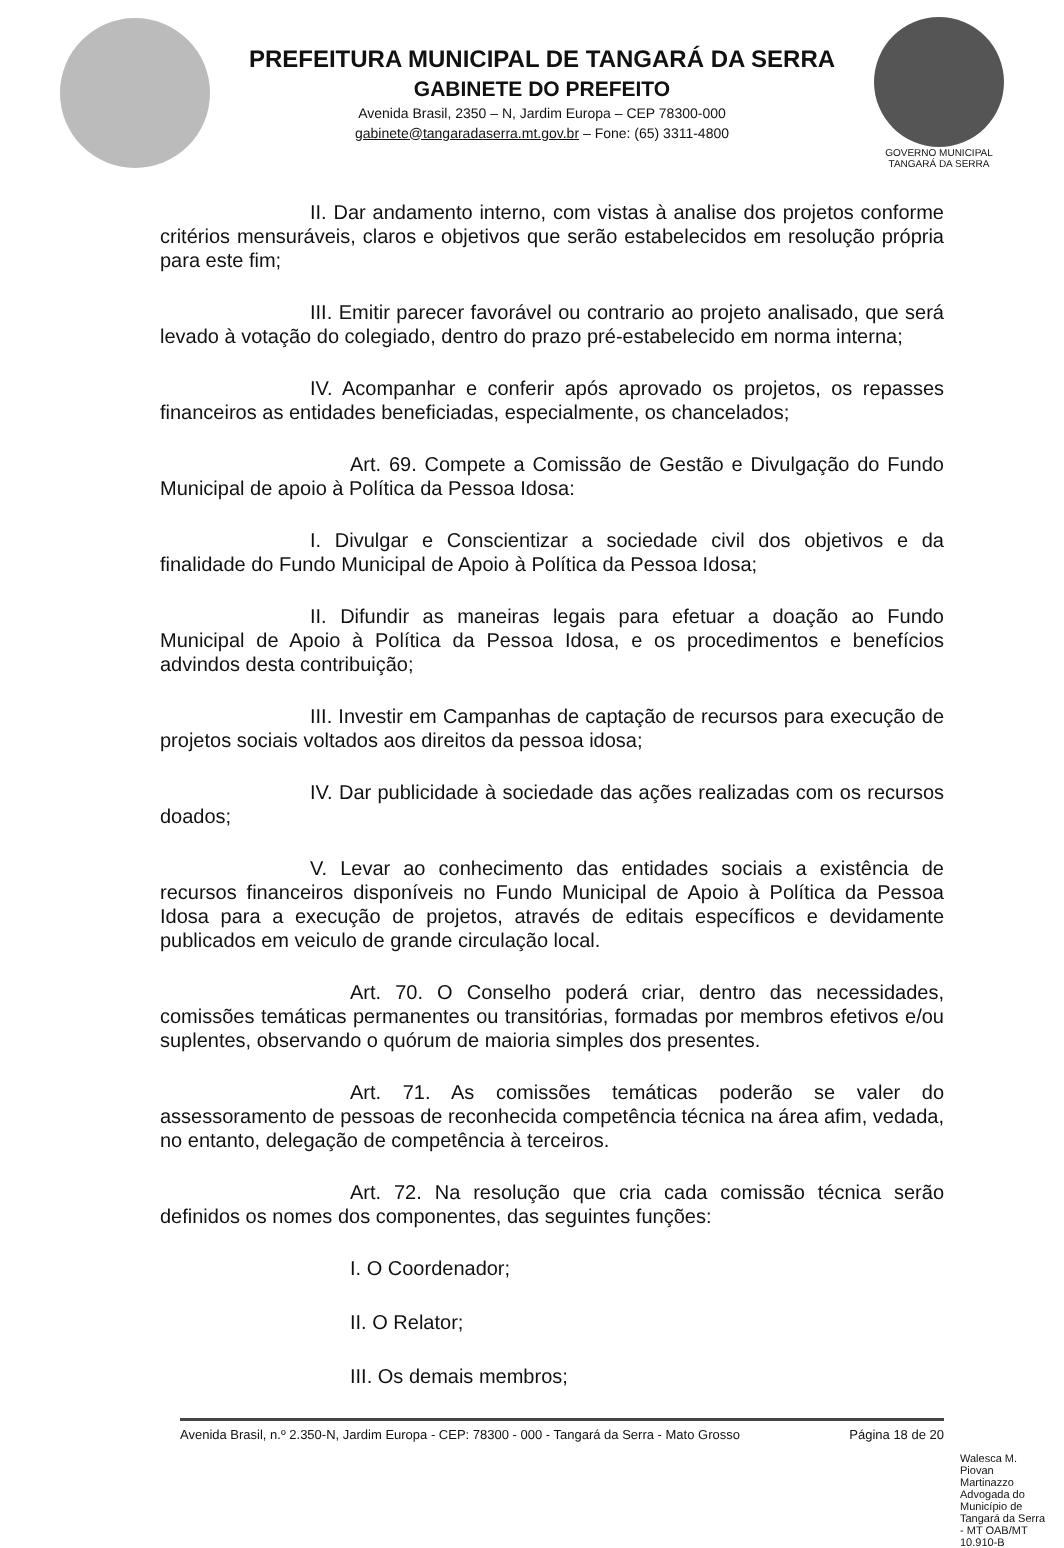PREFEITURA MUNICIPAL DE TANGARÁ DA SERRA
GABINETE DO PREFEITO
Avenida Brasil, 2350 – N, Jardim Europa – CEP 78300-000
gabinete@tangaradaserra.mt.gov.br – Fone: (65) 3311-4800
GOVERNO MUNICIPAL
TANGARÁ DA SERRA
II. Dar andamento interno, com vistas à analise dos projetos conforme critérios mensuráveis, claros e objetivos que serão estabelecidos em resolução própria para este fim;
III. Emitir parecer favorável ou contrario ao projeto analisado, que será levado à votação do colegiado, dentro do prazo pré-estabelecido em norma interna;
IV. Acompanhar e conferir após aprovado os projetos, os repasses financeiros as entidades beneficiadas, especialmente, os chancelados;
Art. 69. Compete a Comissão de Gestão e Divulgação do Fundo Municipal de apoio à Política da Pessoa Idosa:
I. Divulgar e Conscientizar a sociedade civil dos objetivos e da finalidade do Fundo Municipal de Apoio à Política da Pessoa Idosa;
II. Difundir as maneiras legais para efetuar a doação ao Fundo Municipal de Apoio à Política da Pessoa Idosa, e os procedimentos e benefícios advindos desta contribuição;
III. Investir em Campanhas de captação de recursos para execução de projetos sociais voltados aos direitos da pessoa idosa;
IV. Dar publicidade à sociedade das ações realizadas com os recursos doados;
V. Levar ao conhecimento das entidades sociais a existência de recursos financeiros disponíveis no Fundo Municipal de Apoio à Política da Pessoa Idosa para a execução de projetos, através de editais específicos e devidamente publicados em veiculo de grande circulação local.
Art. 70. O Conselho poderá criar, dentro das necessidades, comissões temáticas permanentes ou transitórias, formadas por membros efetivos e/ou suplentes, observando o quórum de maioria simples dos presentes.
Art. 71. As comissões temáticas poderão se valer do assessoramento de pessoas de reconhecida competência técnica na área afim, vedada, no entanto, delegação de competência à terceiros.
Art. 72. Na resolução que cria cada comissão técnica serão definidos os nomes dos componentes, das seguintes funções:
I. O Coordenador;
II. O Relator;
III. Os demais membros;
Avenida Brasil, n.º 2.350-N, Jardim Europa - CEP: 78300 - 000 - Tangará da Serra - Mato Grosso Página 18 de 20
Walesca M. Piovan Martinazzo Advogada do Município de Tangará da Serra - MT OAB/MT 10.910-B